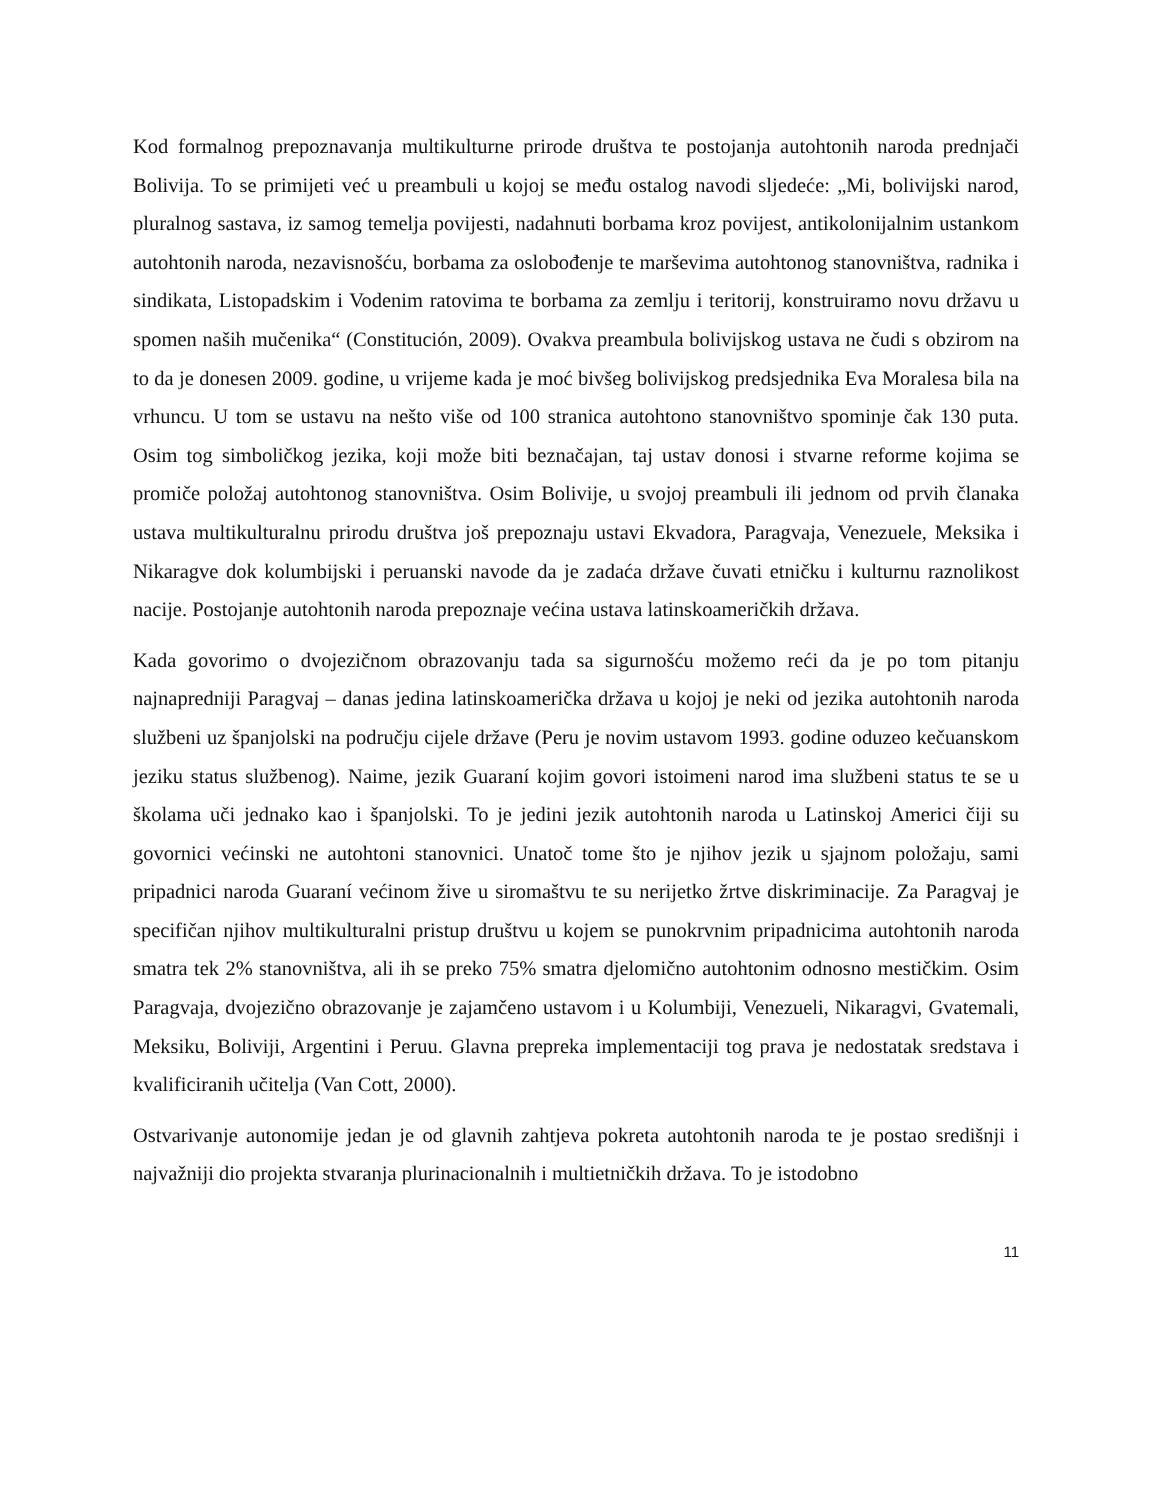Kod formalnog prepoznavanja multikulturne prirode društva te postojanja autohtonih naroda prednjači Bolivija. To se primijeti već u preambuli u kojoj se među ostalog navodi sljedeće: „Mi, bolivijski narod, pluralnog sastava, iz samog temelja povijesti, nadahnuti borbama kroz povijest, antikolonijalnim ustankom autohtonih naroda, nezavisnošću, borbama za oslobođenje te marševima autohtonog stanovništva, radnika i sindikata, Listopadskim i Vodenim ratovima te borbama za zemlju i teritorij, konstruiramo novu državu u spomen naših mučenika“ (Constitución, 2009). Ovakva preambula bolivijskog ustava ne čudi s obzirom na to da je donesen 2009. godine, u vrijeme kada je moć bivšeg bolivijskog predsjednika Eva Moralesa bila na vrhuncu. U tom se ustavu na nešto više od 100 stranica autohtono stanovništvo spominje čak 130 puta. Osim tog simboličkog jezika, koji može biti beznačajan, taj ustav donosi i stvarne reforme kojima se promiče položaj autohtonog stanovništva. Osim Bolivije, u svojoj preambuli ili jednom od prvih članaka ustava multikulturalnu prirodu društva još prepoznaju ustavi Ekvadora, Paragvaja, Venezuele, Meksika i Nikaragve dok kolumbijski i peruanski navode da je zadaća države čuvati etničku i kulturnu raznolikost nacije. Postojanje autohtonih naroda prepoznaje većina ustava latinskoameričkih država.
Kada govorimo o dvojezičnom obrazovanju tada sa sigurnošću možemo reći da je po tom pitanju najnapredniji Paragvaj – danas jedina latinskoamerička država u kojoj je neki od jezika autohtonih naroda službeni uz španjolski na području cijele države (Peru je novim ustavom 1993. godine oduzeo kečuanskom jeziku status službenog). Naime, jezik Guaraní kojim govori istoimeni narod ima službeni status te se u školama uči jednako kao i španjolski. To je jedini jezik autohtonih naroda u Latinskoj Americi čiji su govornici većinski ne autohtoni stanovnici. Unatoč tome što je njihov jezik u sjajnom položaju, sami pripadnici naroda Guaraní većinom žive u siromaštvu te su nerijetko žrtve diskriminacije. Za Paragvaj je specifičan njihov multikulturalni pristup društvu u kojem se punokrvnim pripadnicima autohtonih naroda smatra tek 2% stanovništva, ali ih se preko 75% smatra djelomično autohtonim odnosno mestičkim. Osim Paragvaja, dvojezično obrazovanje je zajamčeno ustavom i u Kolumbiji, Venezueli, Nikaragvi, Gvatemali, Meksiku, Boliviji, Argentini i Peruu. Glavna prepreka implementaciji tog prava je nedostatak sredstava i kvalificiranih učitelja (Van Cott, 2000).
Ostvarivanje autonomije jedan je od glavnih zahtjeva pokreta autohtonih naroda te je postao središnji i najvažniji dio projekta stvaranja plurinacionalnih i multietničkih država. To je istodobno
11